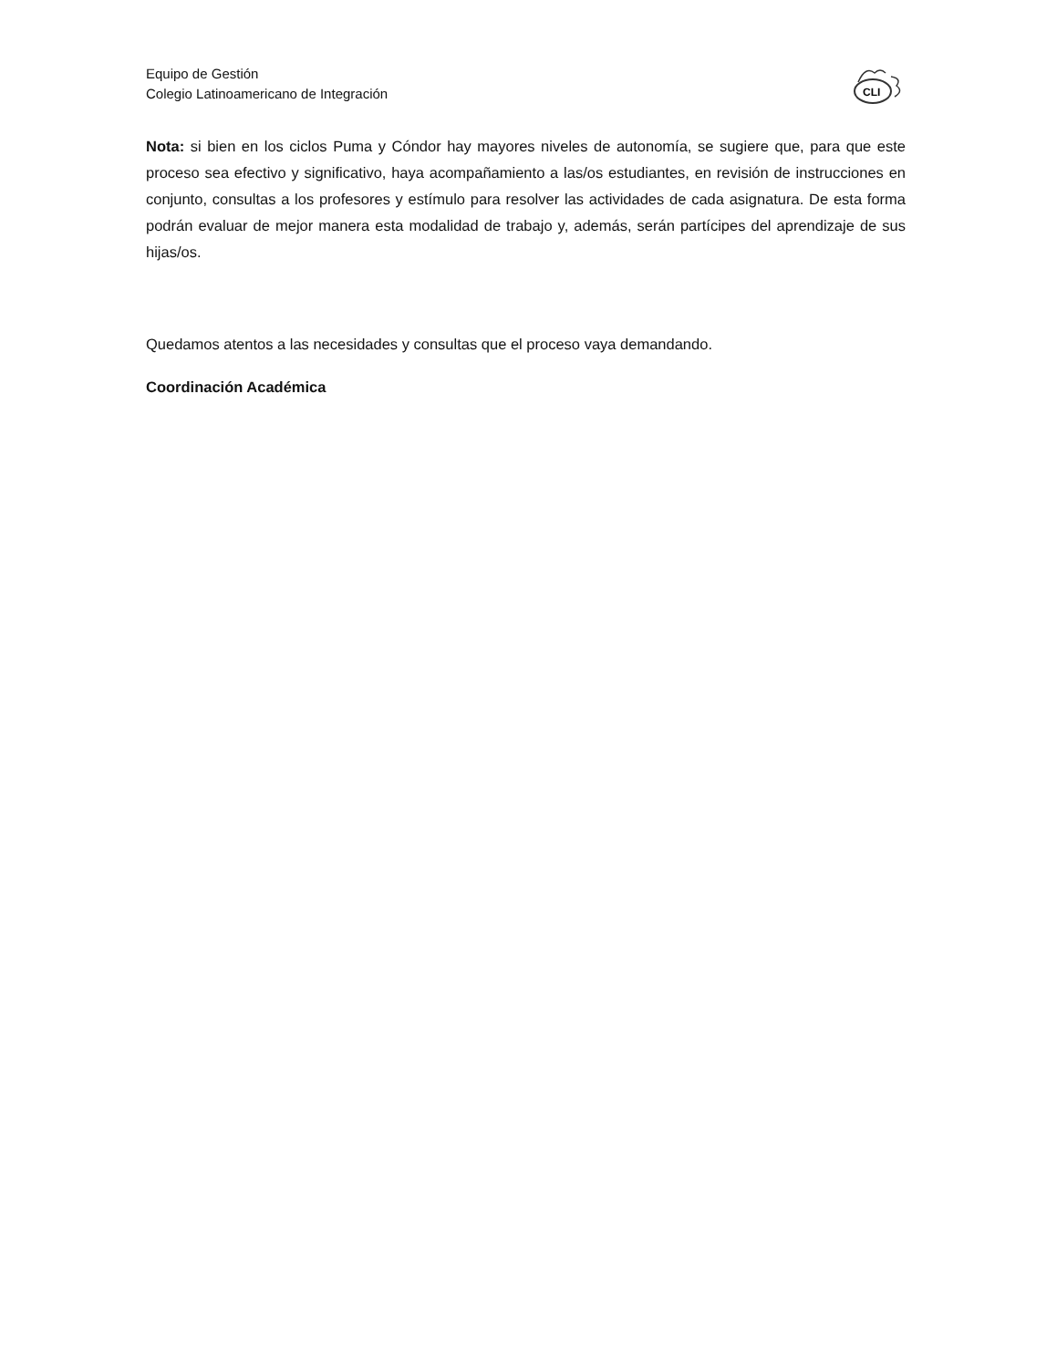Equipo de Gestión
Colegio Latinoamericano de Integración
CLI
Nota: si bien en los ciclos Puma y Cóndor hay mayores niveles de autonomía, se sugiere que, para que este proceso sea efectivo y significativo, haya acompañamiento a las/os estudiantes, en revisión de instrucciones en conjunto, consultas a los profesores y estímulo para resolver las actividades de cada asignatura. De esta forma podrán evaluar de mejor manera esta modalidad de trabajo y, además, serán partícipes del aprendizaje de sus hijas/os.
Quedamos atentos a las necesidades y consultas que el proceso vaya demandando.
Coordinación Académica